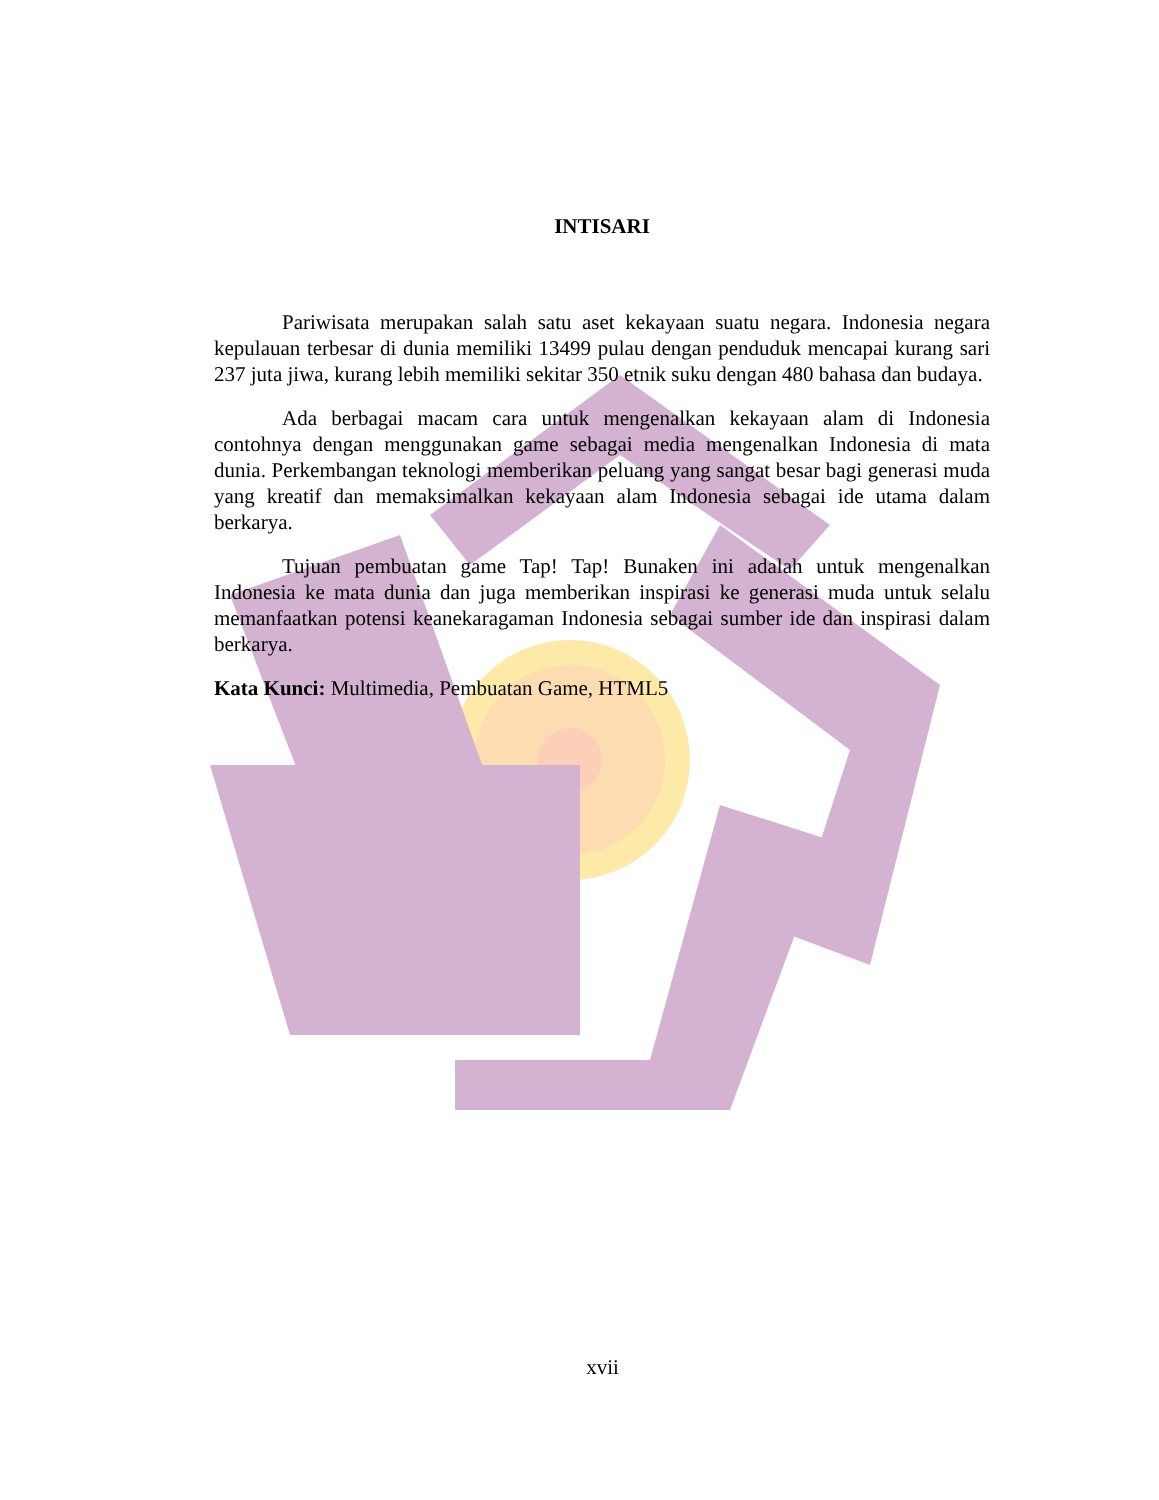INTISARI
Pariwisata merupakan salah satu aset kekayaan suatu negara. Indonesia negara kepulauan terbesar di dunia memiliki 13499 pulau dengan penduduk mencapai kurang sari 237 juta jiwa, kurang lebih memiliki sekitar 350 etnik suku dengan 480 bahasa dan budaya.
Ada berbagai macam cara untuk mengenalkan kekayaan alam di Indonesia contohnya dengan menggunakan game sebagai media mengenalkan Indonesia di mata dunia. Perkembangan teknologi memberikan peluang yang sangat besar bagi generasi muda yang kreatif dan memaksimalkan kekayaan alam Indonesia sebagai ide utama dalam berkarya.
Tujuan pembuatan game Tap! Tap! Bunaken ini adalah untuk mengenalkan Indonesia ke mata dunia dan juga memberikan inspirasi ke generasi muda untuk selalu memanfaatkan potensi keanekaragaman Indonesia sebagai sumber ide dan inspirasi dalam berkarya.
Kata Kunci: Multimedia, Pembuatan Game, HTML5
xvii